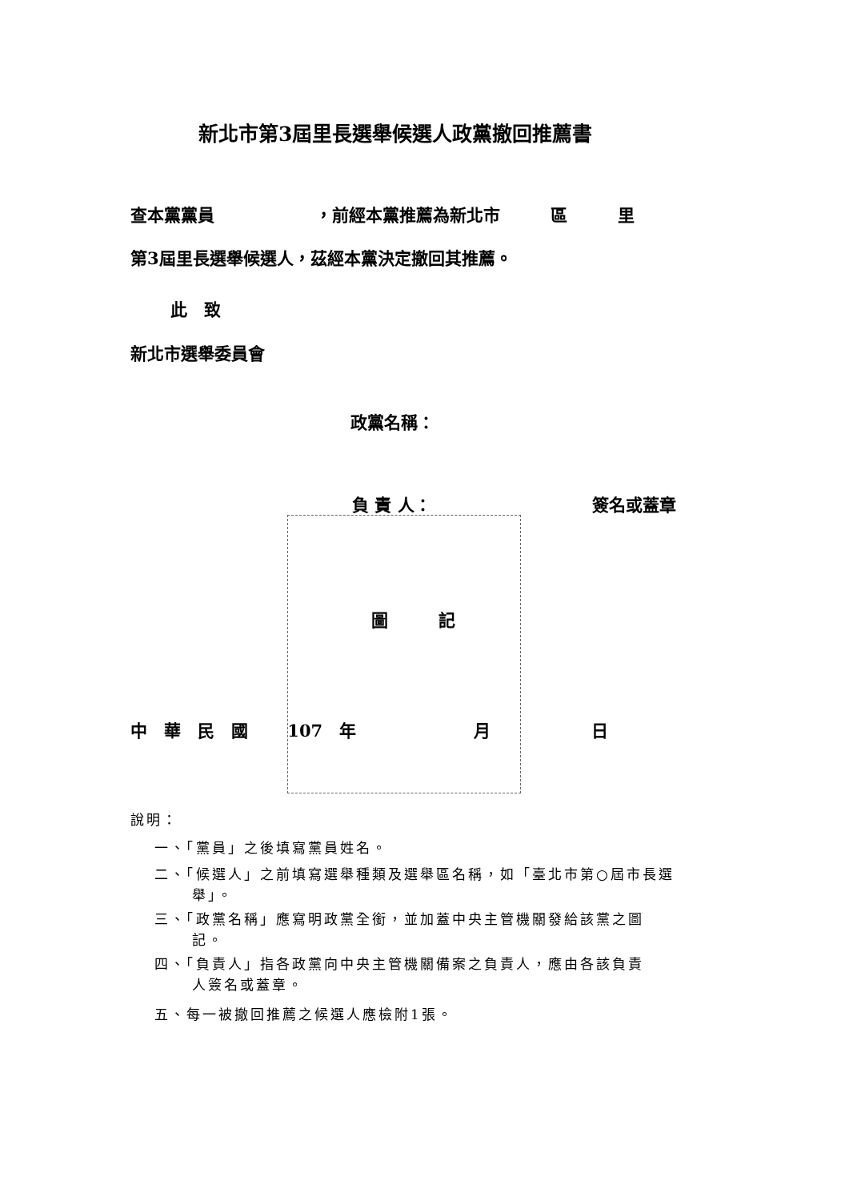新北市第3屆里長選舉候選人政黨撤回推薦書
查本黨黨員　　　　　　，前經本黨推薦為新北市　　　區　　　里
第3屆里長選舉候選人，茲經本黨決定撤回其推薦。
此　致
新北市選舉委員會
政黨名稱：
負 責 人： 簽名或蓋章
圖　　　記
中　華　民　國　　 107　年　　　　　　　月　　　　　　日
說明：
一、「黨員」之後填寫黨員姓名。
二、「候選人」之前填寫選舉種類及選舉區名稱，如「臺北市第○屆市長選
舉」。
三、「政黨名稱」應寫明政黨全銜，並加蓋中央主管機關發給該黨之圖
記。
四、「負責人」指各政黨向中央主管機關備案之負責人，應由各該負責
人簽名或蓋章。
五、每一被撤回推薦之候選人應檢附1張。